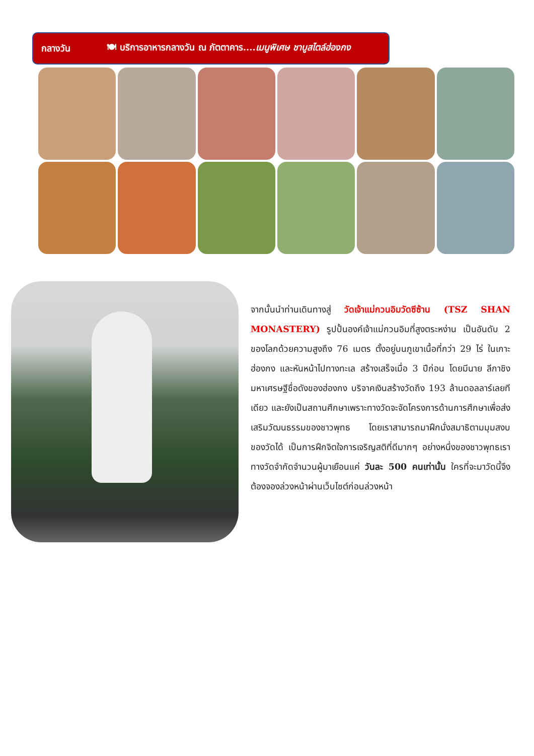กลางวัน 🍽 บริการอาหารกลางวัน ณ ภัตตาคาร....เมนูพิเศษ ชาบูสไตล์ฮ่องกง
จากนั้นนำท่านเดินทางสู่ วัดเจ้าแม่กวนอิมวัดซีซ้าน (TSZ SHAN MONASTERY) รูปปั้นองค์เจ้าแม่กวนอิมที่สูงตระหง่าน เป็นอันดับ 2 ของโลกด้วยความสูงถึง 76 เมตร ตั้งอยู่บนภูเขาเนื้อที่กว่า 29 ไร่ ในเกาะฮ่องกง และหันหน้าไปทางทะเล สร้างเสร็จเมื่อ 3 ปีก่อน โดยมีนาย ลีกาชิง มหาเศรษฐีชื่อดังของฮ่องกง บริจาคเงินสร้างวัดถึง 193 ล้านดอลลาร์เลยทีเดียว และยังเป็นสถานศึกษาเพราะทางวัดจะจัดโครงการด้านการศึกษาเพื่อส่งเสริมวัฒนธรรมของชาวพุทธ โดยเราสามารถมาฝึกนั่งสมาธิตามมุมสงบของวัดได้ เป็นการฝึกจิตใจการเจริญสติที่ดีมากๆ อย่างหนึ่งของชาวพุทธเรา ทางวัดจำกัดจำนวนผู้มาเยือนแค่ วันละ 500 คนเท่านั้น ใครที่จะมาวัดนี้จึงต้องจองล่วงหน้าผ่านเว็บไซต์ก่อนล่วงหน้า